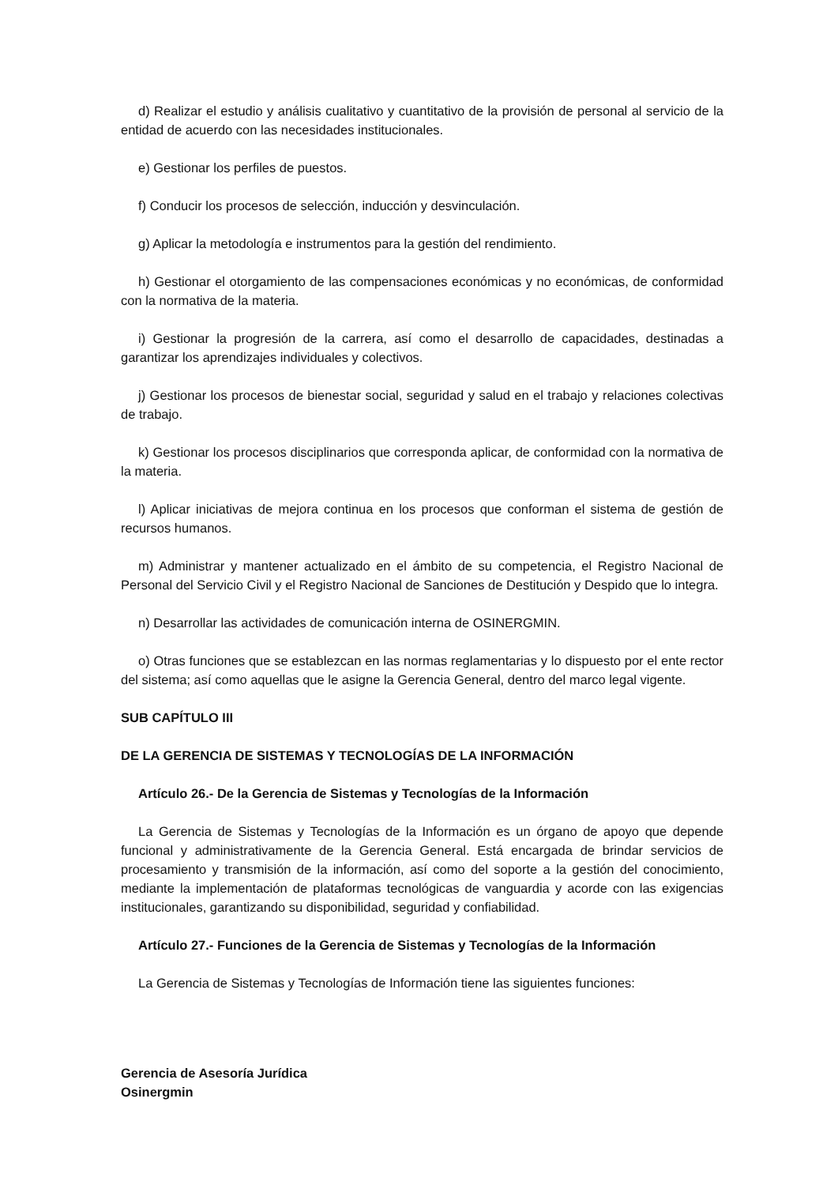d) Realizar el estudio y análisis cualitativo y cuantitativo de la provisión de personal al servicio de la entidad de acuerdo con las necesidades institucionales.
e) Gestionar los perfiles de puestos.
f) Conducir los procesos de selección, inducción y desvinculación.
g) Aplicar la metodología e instrumentos para la gestión del rendimiento.
h) Gestionar el otorgamiento de las compensaciones económicas y no económicas, de conformidad con la normativa de la materia.
i) Gestionar la progresión de la carrera, así como el desarrollo de capacidades, destinadas a garantizar los aprendizajes individuales y colectivos.
j) Gestionar los procesos de bienestar social, seguridad y salud en el trabajo y relaciones colectivas de trabajo.
k) Gestionar los procesos disciplinarios que corresponda aplicar, de conformidad con la normativa de la materia.
l) Aplicar iniciativas de mejora continua en los procesos que conforman el sistema de gestión de recursos humanos.
m) Administrar y mantener actualizado en el ámbito de su competencia, el Registro Nacional de Personal del Servicio Civil y el Registro Nacional de Sanciones de Destitución y Despido que lo integra.
n) Desarrollar las actividades de comunicación interna de OSINERGMIN.
o) Otras funciones que se establezcan en las normas reglamentarias y lo dispuesto por el ente rector del sistema; así como aquellas que le asigne la Gerencia General, dentro del marco legal vigente.
SUB CAPÍTULO III
DE LA GERENCIA DE SISTEMAS Y TECNOLOGÍAS DE LA INFORMACIÓN
Artículo 26.- De la Gerencia de Sistemas y Tecnologías de la Información
La Gerencia de Sistemas y Tecnologías de la Información es un órgano de apoyo que depende funcional y administrativamente de la Gerencia General. Está encargada de brindar servicios de procesamiento y transmisión de la información, así como del soporte a la gestión del conocimiento, mediante la implementación de plataformas tecnológicas de vanguardia y acorde con las exigencias institucionales, garantizando su disponibilidad, seguridad y confiabilidad.
Artículo 27.- Funciones de la Gerencia de Sistemas y Tecnologías de la Información
La Gerencia de Sistemas y Tecnologías de Información tiene las siguientes funciones:
Gerencia de Asesoría Jurídica
Osinergmin